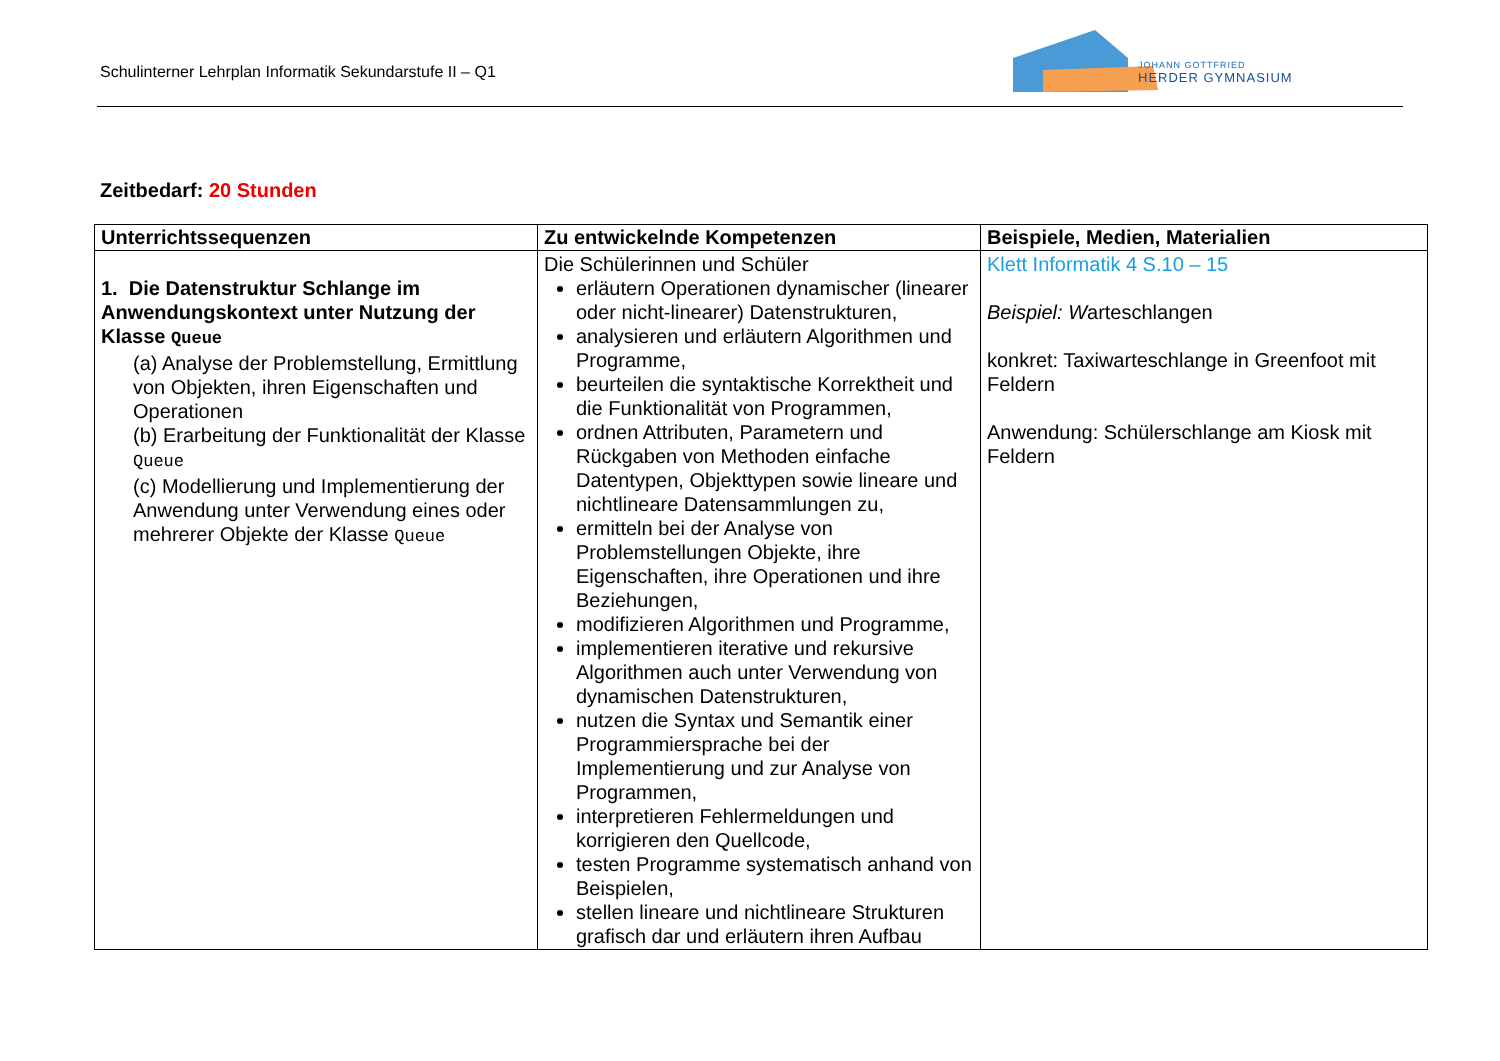Schulinterner Lehrplan Informatik Sekundarstufe II – Q1
JOHANN GOTTFRIED
HERDER GYMNASIUM
Zeitbedarf: 20 Stunden
| Unterrichtssequenzen | Zu entwickelnde Kompetenzen | Beispiele, Medien, Materialien |
| --- | --- | --- |
| 1. Die Datenstruktur Schlange im Anwendungskontext unter Nutzung der Klasse Queue (a) Analyse der Problemstellung, Ermittlung von Objekten, ihren Eigenschaften und Operationen (b) Erarbeitung der Funktionalität der Klasse Queue (c) Modellierung und Implementierung der Anwendung unter Verwendung eines oder mehrerer Objekte der Klasse Queue | Die Schülerinnen und Schüler erläutern Operationen dynamischer (linearer oder nicht-linearer) Datenstrukturen, analysieren und erläutern Algorithmen und Programme, beurteilen die syntaktische Korrektheit und die Funktionalität von Programmen, ordnen Attributen, Parametern und Rückgaben von Methoden einfache Datentypen, Objekttypen sowie lineare und nichtlineare Datensammlungen zu, ermitteln bei der Analyse von Problemstellungen Objekte, ihre Eigenschaften, ihre Operationen und ihre Beziehungen, modifizieren Algorithmen und Programme, implementieren iterative und rekursive Algorithmen auch unter Verwendung von dynamischen Datenstrukturen, nutzen die Syntax und Semantik einer Programmiersprache bei der Implementierung und zur Analyse von Programmen, interpretieren Fehlermeldungen und korrigieren den Quellcode, testen Programme systematisch anhand von Beispielen, stellen lineare und nichtlineare Strukturen grafisch dar und erläutern ihren Aufbau | Klett Informatik 4 S.10 – 15 Beispiel: W arteschlangen konkret: Taxiwarteschlange in Greenfoot mit Feldern Anwendung: Schülerschlange am Kiosk mit Feldern |